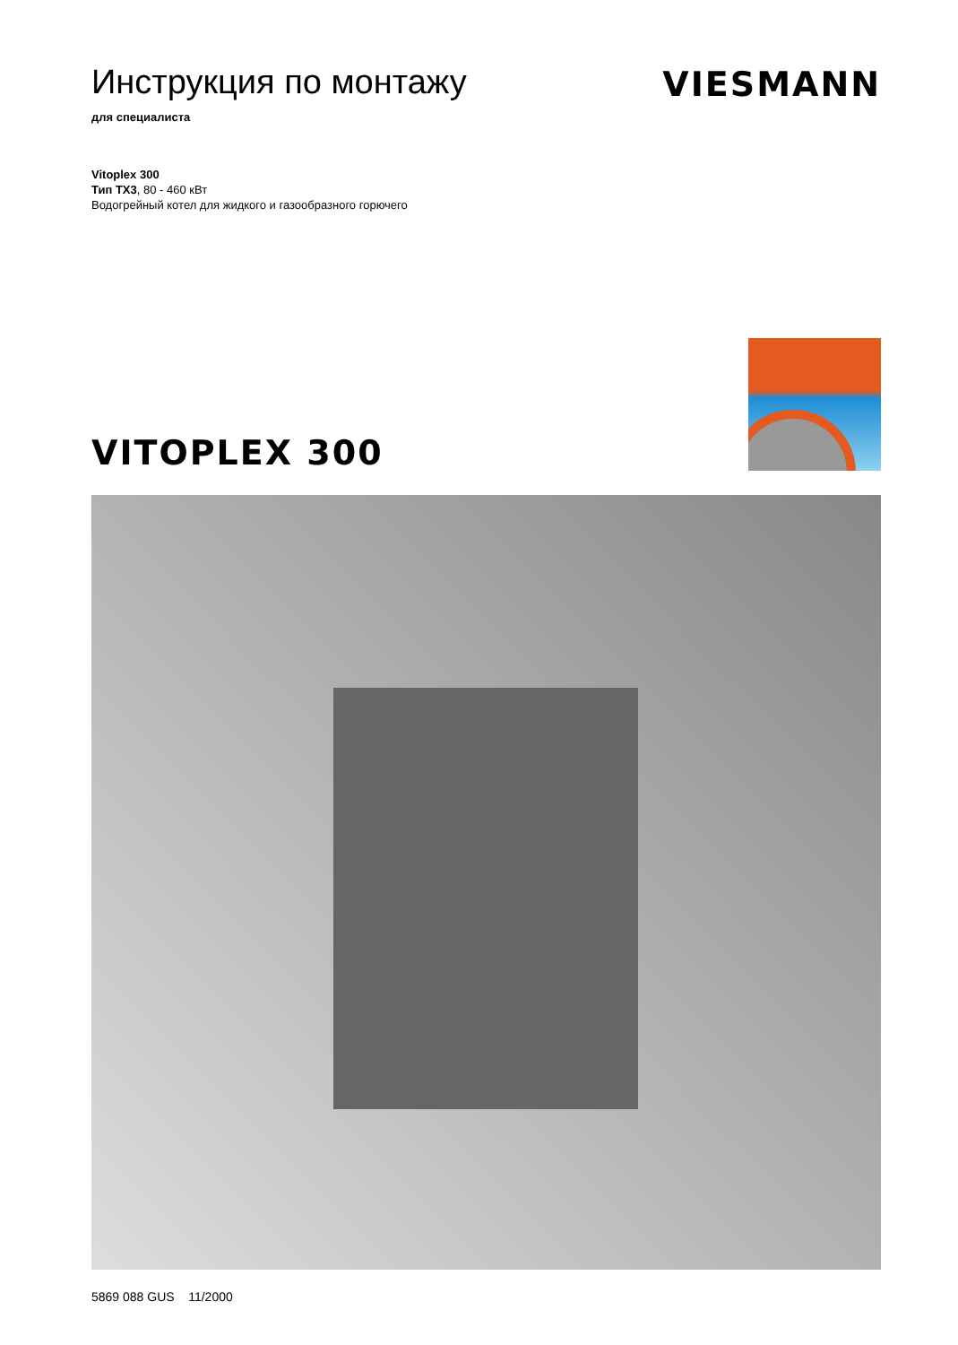Инструкция по монтажу
для специалиста
VIESMANN
Vitoplex 300
Тип TX3, 80 - 460 кВт
Водогрейный котел для жидкого и газообразного горючего
VITOPLEX 300
5869 088 GUS 11/2000